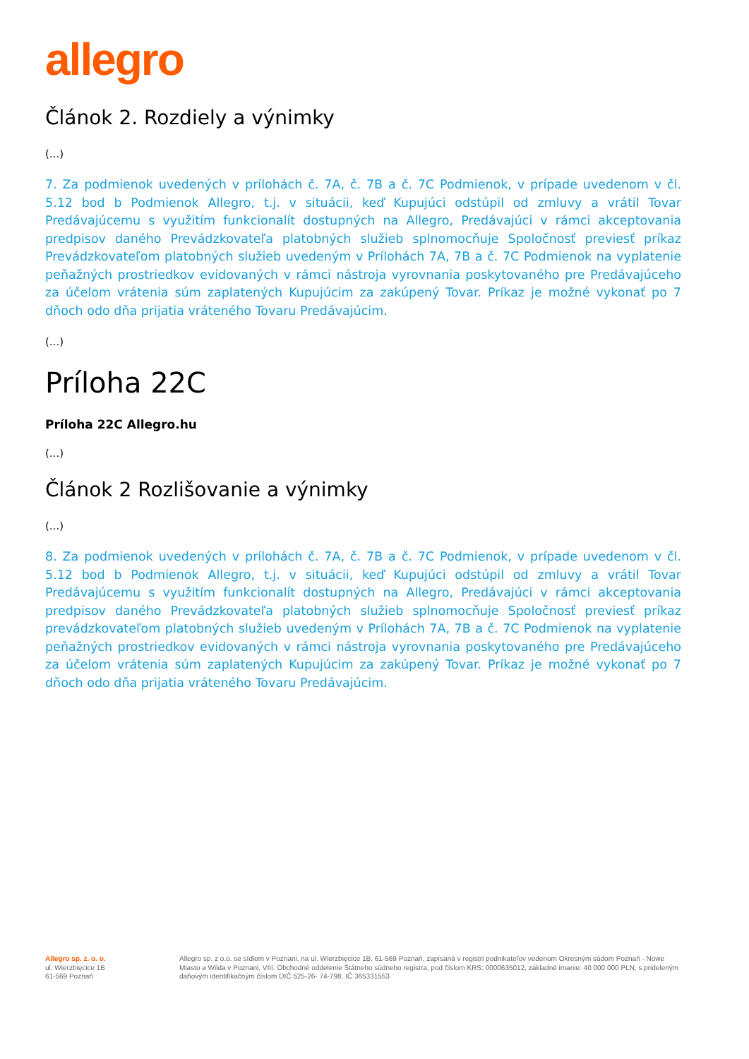allegro
Článok 2. Rozdiely a výnimky
(...)
7. Za podmienok uvedených v prílohách č. 7A, č. 7B a č. 7C Podmienok, v prípade uvedenom v čl. 5.12 bod b Podmienok Allegro, t.j. v situácii, keď Kupujúci odstúpil od zmluvy a vrátil Tovar Predávajúcemu s využitím funkcionalít dostupných na Allegro, Predávajúci v rámci akceptovania predpisov daného Prevádzkovateľa platobných služieb splnomocňuje Spoločnosť previesť príkaz Prevádzkovateľom platobných služieb uvedeným v Prílohách 7A, 7B a č. 7C Podmienok na vyplatenie peňažných prostriedkov evidovaných v rámci nástroja vyrovnania poskytovaného pre Predávajúceho za účelom vrátenia súm zaplatených Kupujúcim za zakúpený Tovar. Príkaz je možné vykonať po 7 dňoch odo dňa prijatia vráteného Tovaru Predávajúcim.
(...)
Príloha 22C
Príloha 22C Allegro.hu
(...)
Článok 2 Rozlišovanie a výnimky
(...)
8. Za podmienok uvedených v prílohách č. 7A, č. 7B a č. 7C Podmienok, v prípade uvedenom v čl. 5.12 bod b Podmienok Allegro, t.j. v situácii, keď Kupujúci odstúpil od zmluvy a vrátil Tovar Predávajúcemu s využitím funkcionalít dostupných na Allegro, Predávajúci v rámci akceptovania predpisov daného Prevádzkovateľa platobných služieb splnomocňuje Spoločnosť previesť príkaz prevádzkovateľom platobných služieb uvedeným v Prílohách 7A, 7B a č. 7C Podmienok na vyplatenie peňažných prostriedkov evidovaných v rámci nástroja vyrovnania poskytovaného pre Predávajúceho za účelom vrátenia súm zaplatených Kupujúcim za zakúpený Tovar. Príkaz je možné vykonať po 7 dňoch odo dňa prijatia vráteného Tovaru Predávajúcim.
Allegro sp. z. o. o.
ul. Wierzbięcice 1B
61-569 Poznań
Allegro sp. z o.o. se sídlem v Poznani, na ul. Wierzbięcice 1B, 61-569 Poznań, zapísaná v registri podnikateľov vedenom Okresným súdom Poznań - Nowe Miasto a Wilda v Poznani, VIII. Obchodné oddelenie Štátneho súdneho registra, pod číslom KRS: 0000635012, základné imanie: 40 000 000 PLN, s prideleným daňovým identifikačným číslom DIČ 525-26- 74-798, IČ 365331553